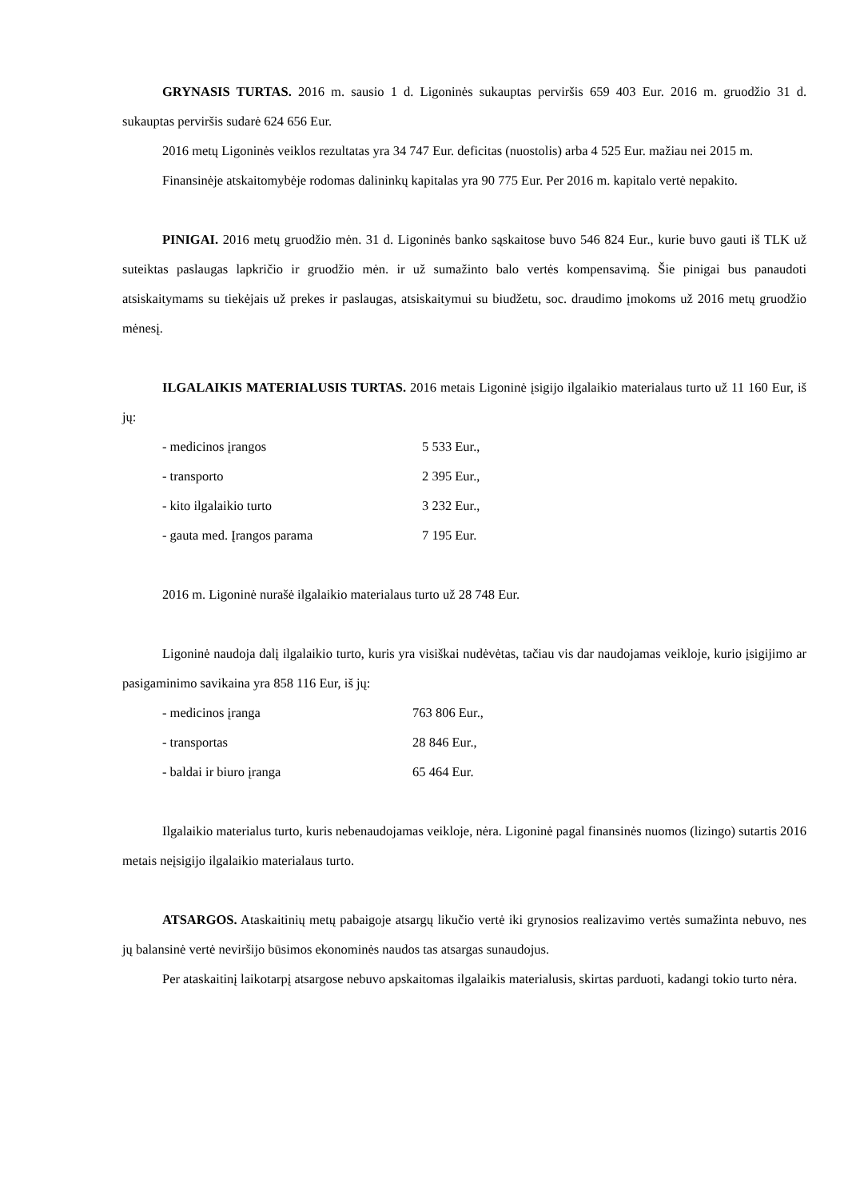GRYNASIS TURTAS. 2016 m. sausio 1 d. Ligoninės sukauptas perviršis 659 403 Eur. 2016 m. gruodžio 31 d. sukauptas perviršis sudarė 624 656 Eur.
2016 metų Ligoninės veiklos rezultatas yra 34 747 Eur. deficitas (nuostolis) arba 4 525 Eur. mažiau nei 2015 m.
Finansinėje atskaitomybėje rodomas dalininkų kapitalas yra 90 775 Eur. Per 2016 m. kapitalo vertė nepakito.
PINIGAI. 2016 metų gruodžio mėn. 31 d. Ligoninės banko sąskaitose buvo 546 824 Eur., kurie buvo gauti iš TLK už suteiktas paslaugas lapkričio ir gruodžio mėn. ir už sumažinto balo vertės kompensavimą. Šie pinigai bus panaudoti atsiskaitymams su tiekėjais už prekes ir paslaugas, atsiskaitymui su biudžetu, soc. draudimo įmokoms už 2016 metų gruodžio mėnesį.
ILGALAIKIS MATERIALUSIS TURTAS. 2016 metais Ligoninė įsigijo ilgalaikio materialaus turto už 11 160 Eur, iš jų:
- medicinos įrangos 5 533 Eur.,
- transporto 2 395 Eur.,
- kito ilgalaikio turto 3 232 Eur.,
- gauta med. Įrangos parama 7 195 Eur.
2016 m. Ligoninė nurašė ilgalaikio materialaus turto už 28 748 Eur.
Ligoninė naudoja dalį ilgalaikio turto, kuris yra visiškai nudėvėtas, tačiau vis dar naudojamas veikloje, kurio įsigijimo ar pasigaminimo savikaina yra 858 116 Eur, iš jų:
- medicinos įranga 763 806 Eur.,
- transportas 28 846 Eur.,
- baldai ir biuro įranga 65 464 Eur.
Ilgalaikio materialus turto, kuris nebenaudojamas veikloje, nėra. Ligoninė pagal finansinės nuomos (lizingo) sutartis 2016 metais neįsigijo ilgalaikio materialaus turto.
ATSARGOS. Ataskaitinių metų pabaigoje atsargų likučio vertė iki grynosios realizavimo vertės sumažinta nebuvo, nes jų balansinė vertė neviršijo būsimos ekonominės naudos tas atsargas sunaudojus.
Per ataskaitinį laikotarpį atsargose nebuvo apskaitomas ilgalaikis materialusis, skirtas parduoti, kadangi tokio turto nėra.